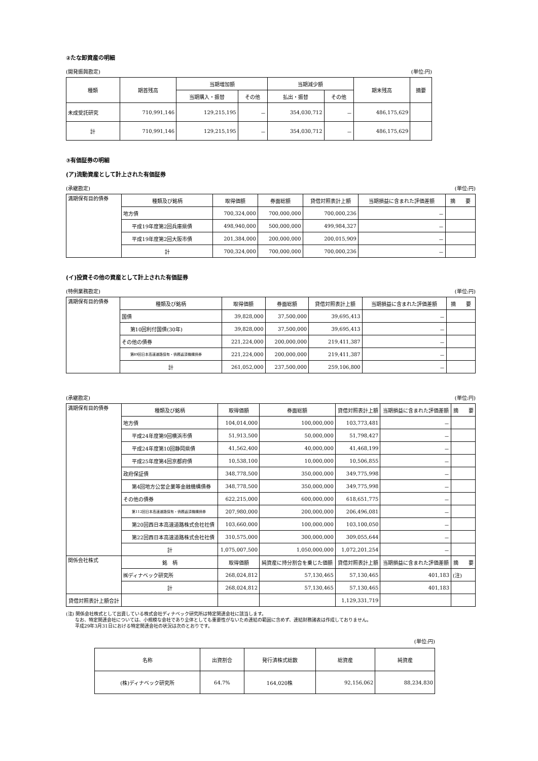②たな卸資産の明細
(開発振興勘定) (単位:円)
| 種類 | 期首残高 | 当期増加額 | | 当期減少額 | | 期末残高 | 摘要 |
| --- | --- | --- | --- | --- | --- | --- | --- |
| | | 当期購入・振替 | その他 | 払出・振替 | その他 | | |
| 未成受託研究 | 710,991,146 | 129,215,195 | － | 354,030,712 | － | 486,175,629 | |
| 計 | 710,991,146 | 129,215,195 | － | 354,030,712 | － | 486,175,629 | |
③有価証券の明細
(ア)流動資産として計上された有価証券
(承継勘定) (単位:円)
| 満期保有目的債券 | 種類及び銘柄 | 取得価額 | 券面総額 | 貸借対照表計上額 | 当期損益に含まれた評価差額 | 摘 要 |
| | 地方債 | 700,324,000 | 700,000,000 | 700,000,236 | － | |
| | 平成19年度第2回兵庫県債 | 498,940,000 | 500,000,000 | 499,984,327 | － | |
| | 平成19年度第2回大阪市債 | 201,384,000 | 200,000,000 | 200,015,909 | － | |
| | 計 | 700,324,000 | 700,000,000 | 700,000,236 | － | |
(イ)投資その他の資産として計上された有価証券
(特例業務勘定) (単位:円)
| 満期保有目的債券 | 種類及び銘柄 | 取得価額 | 券面総額 | 貸借対照表計上額 | 当期損益に含まれた評価差額 | 摘 要 |
| | 国債 | 39,828,000 | 37,500,000 | 39,695,413 | － | |
| | 第10回利付国債(30年) | 39,828,000 | 37,500,000 | 39,695,413 | － | |
| | その他の債券 | 221,224,000 | 200,000,000 | 219,411,387 | － | |
| | 第89回日本高速道路保有・債務返済機構債券 | 221,224,000 | 200,000,000 | 219,411,387 | － | |
| | 計 | 261,052,000 | 237,500,000 | 259,106,800 | － | |
(承継勘定) (単位:円)
| 満期保有目的債券 | 種類及び銘柄 | 取得価額 | 券面総額 | 貸借対照表計上額 | 当期損益に含まれた評価差額 | 摘 要 |
| | 地方債 | 104,014,000 | 100,000,000 | 103,773,481 | － | |
| | 平成24年度第9回横浜市債 | 51,913,500 | 50,000,000 | 51,798,427 | － | |
| | 平成24年度第10回静岡県債 | 41,562,400 | 40,000,000 | 41,468,199 | － | |
| | 平成25年度第4回京都府債 | 10,538,100 | 10,000,000 | 10,506,855 | － | |
| | 政府保証債 | 348,778,500 | 350,000,000 | 349,775,998 | － | |
| | 第4回地方公営企業等金融機構債券 | 348,778,500 | 350,000,000 | 349,775,998 | － | |
| | その他の債券 | 622,215,000 | 600,000,000 | 618,651,775 | － | |
| | 第112回日本高速道路保有・債務返済機構債券 | 207,980,000 | 200,000,000 | 206,496,081 | － | |
| | 第20回西日本高速道路株式会社社債 | 103,660,000 | 100,000,000 | 103,100,050 | － | |
| | 第22回西日本高速道路株式会社社債 | 310,575,000 | 300,000,000 | 309,055,644 | － | |
| | 計 | 1,075,007,500 | 1,050,000,000 | 1,072,201,254 | － | |
| 関係会社株式 | 銘 柄 | 取得価額 | 純資産に持分割合を乗じた価額 | 貸借対照表計上額 | 当期損益に含まれた評価差額 | 摘 要 |
| | ㈱ディナベック研究所 | 268,024,812 | 57,130,465 | 57,130,465 | 401,183 | (注) |
| | 計 | 268,024,812 | 57,130,465 | 57,130,465 | 401,183 | |
| 貸借対照表計上額合計 | | | | 1,129,331,719 | | |
(注) 関係会社株式として出資している株式会社ディナベック研究所は特定関連会社に該当します。
　　なお、特定関連会社については、小規模な会社であり全体としても重要性がないため連結の範囲に含めず、連結財務諸表は作成しておりません。
　　平成29年3月31日における特定関連会社の状況は次のとおりです。
(単位:円)
| 名称 | 出資割合 | 発行済株式総数 | 総資産 | 純資産 |
| --- | --- | --- | --- | --- |
| (株)ディナベック研究所 | 64.7% | 164,020株 | 92,156,062 | 88,234,830 |